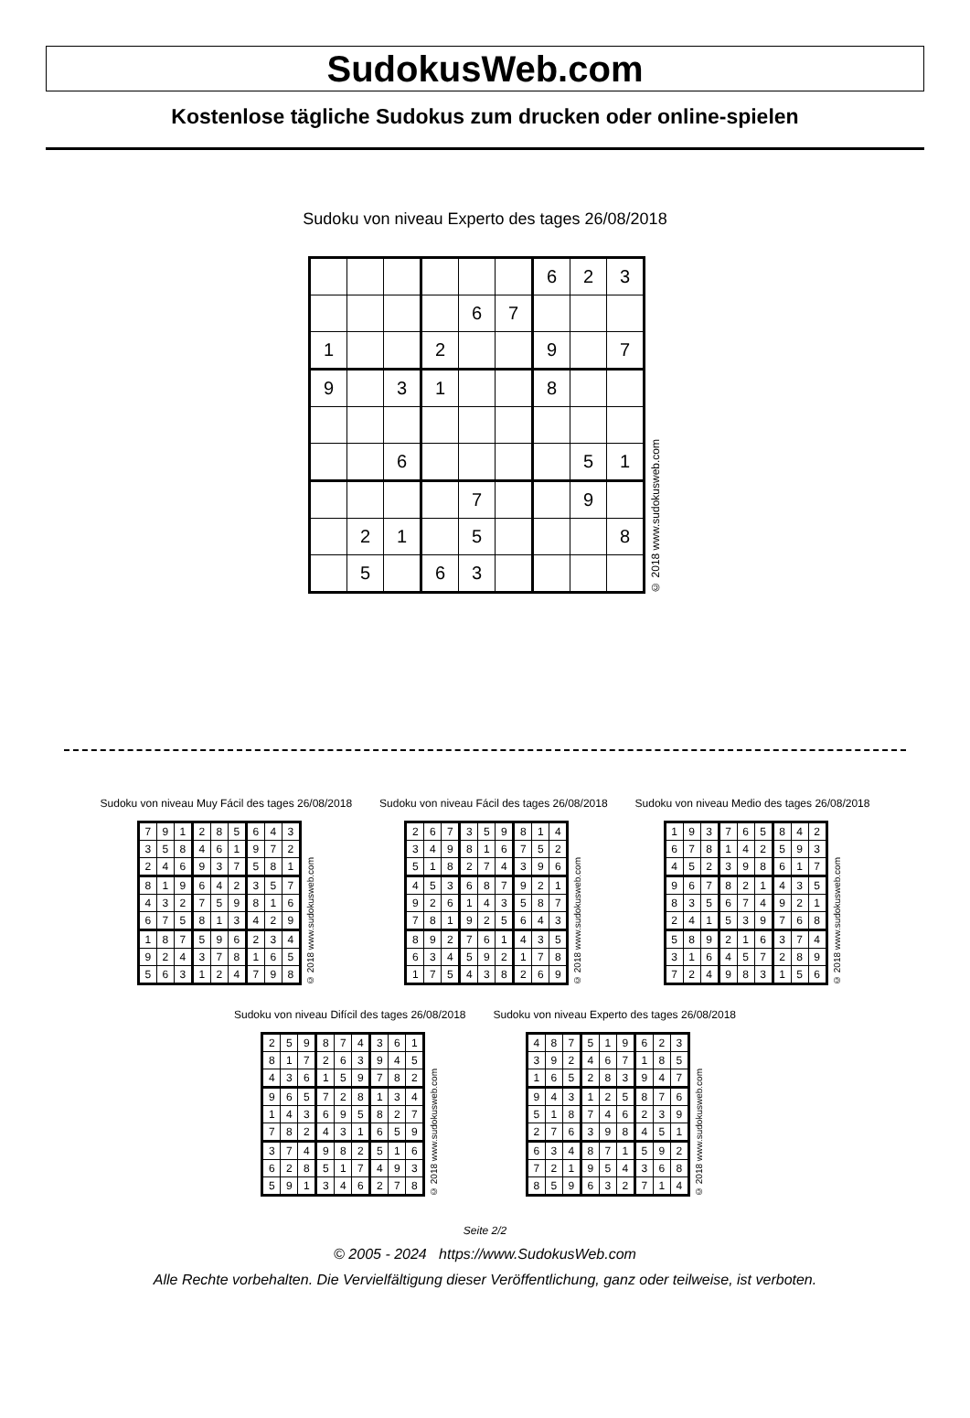SudokusWeb.com
Kostenlose tägliche Sudokus zum drucken oder online-spielen
Sudoku von niveau Experto des tages 26/08/2018
| | | | | | | 6 | 2 | 3 |
| | | | | 6 | 7 | | | |
| 1 | | | 2 | | | 9 | | 7 |
| 9 | | 3 | 1 | | | 8 | | |
| | | 6 | | | | | 5 | 1 |
| | | | | 7 | | | 9 | |
| | 2 | 1 | | 5 | | | | 8 |
| | 5 | | 6 | 3 | | | | |
© 2018 www.sudokusweb.com
Sudoku von niveau Muy Fácil des tages 26/08/2018
| 7 | 9 | 1 | 2 | 8 | 5 | 6 | 4 | 3 |
| 3 | 5 | 8 | 4 | 6 | 1 | 9 | 7 | 2 |
| 2 | 4 | 6 | 9 | 3 | 7 | 5 | 8 | 1 |
| 8 | 1 | 9 | 6 | 4 | 2 | 3 | 5 | 7 |
| 4 | 3 | 2 | 7 | 5 | 9 | 8 | 1 | 6 |
| 6 | 7 | 5 | 8 | 1 | 3 | 4 | 2 | 9 |
| 1 | 8 | 7 | 5 | 9 | 6 | 2 | 3 | 4 |
| 9 | 2 | 4 | 3 | 7 | 8 | 1 | 6 | 5 |
| 5 | 6 | 3 | 1 | 2 | 4 | 7 | 9 | 8 |
© 2018 www.sudokusweb.com
Sudoku von niveau Fácil des tages 26/08/2018
| 2 | 6 | 7 | 3 | 5 | 9 | 8 | 1 | 4 |
| 3 | 4 | 9 | 8 | 1 | 6 | 7 | 5 | 2 |
| 5 | 1 | 8 | 2 | 7 | 4 | 3 | 9 | 6 |
| 4 | 5 | 3 | 6 | 8 | 7 | 9 | 2 | 1 |
| 9 | 2 | 6 | 1 | 4 | 3 | 5 | 8 | 7 |
| 7 | 8 | 1 | 9 | 2 | 5 | 6 | 4 | 3 |
| 8 | 9 | 2 | 7 | 6 | 1 | 4 | 3 | 5 |
| 6 | 3 | 4 | 5 | 9 | 2 | 1 | 7 | 8 |
| 1 | 7 | 5 | 4 | 3 | 8 | 2 | 6 | 9 |
© 2018 www.sudokusweb.com
Sudoku von niveau Medio des tages 26/08/2018
| 1 | 9 | 3 | 7 | 6 | 5 | 8 | 4 | 2 |
| 6 | 7 | 8 | 1 | 4 | 2 | 5 | 9 | 3 |
| 4 | 5 | 2 | 3 | 9 | 8 | 6 | 1 | 7 |
| 9 | 6 | 7 | 8 | 2 | 1 | 4 | 3 | 5 |
| 8 | 3 | 5 | 6 | 7 | 4 | 9 | 2 | 1 |
| 2 | 4 | 1 | 5 | 3 | 9 | 7 | 6 | 8 |
| 5 | 8 | 9 | 2 | 1 | 6 | 3 | 7 | 4 |
| 3 | 1 | 6 | 4 | 5 | 7 | 2 | 8 | 9 |
| 7 | 2 | 4 | 9 | 8 | 3 | 1 | 5 | 6 |
© 2018 www.sudokusweb.com
Sudoku von niveau Difícil des tages 26/08/2018
| 2 | 5 | 9 | 8 | 7 | 4 | 3 | 6 | 1 |
| 8 | 1 | 7 | 2 | 6 | 3 | 9 | 4 | 5 |
| 4 | 3 | 6 | 1 | 5 | 9 | 7 | 8 | 2 |
| 9 | 6 | 5 | 7 | 2 | 8 | 1 | 3 | 4 |
| 1 | 4 | 3 | 6 | 9 | 5 | 8 | 2 | 7 |
| 7 | 8 | 2 | 4 | 3 | 1 | 6 | 5 | 9 |
| 3 | 7 | 4 | 9 | 8 | 2 | 5 | 1 | 6 |
| 6 | 2 | 8 | 5 | 1 | 7 | 4 | 9 | 3 |
| 5 | 9 | 1 | 3 | 4 | 6 | 2 | 7 | 8 |
© 2018 www.sudokusweb.com
Sudoku von niveau Experto des tages 26/08/2018
| 4 | 8 | 7 | 5 | 1 | 9 | 6 | 2 | 3 |
| 3 | 9 | 2 | 4 | 6 | 7 | 1 | 8 | 5 |
| 1 | 6 | 5 | 2 | 8 | 3 | 9 | 4 | 7 |
| 9 | 4 | 3 | 1 | 2 | 5 | 8 | 7 | 6 |
| 5 | 1 | 8 | 7 | 4 | 6 | 2 | 3 | 9 |
| 2 | 7 | 6 | 3 | 9 | 8 | 4 | 5 | 1 |
| 6 | 3 | 4 | 8 | 7 | 1 | 5 | 9 | 2 |
| 7 | 2 | 1 | 9 | 5 | 4 | 3 | 6 | 8 |
| 8 | 5 | 9 | 6 | 3 | 2 | 7 | 1 | 4 |
© 2018 www.sudokusweb.com
Seite 2/2
© 2005 - 2024 https://www.SudokusWeb.com
Alle Rechte vorbehalten. Die Vervielfältigung dieser Veröffentlichung, ganz oder teilweise, ist verboten.